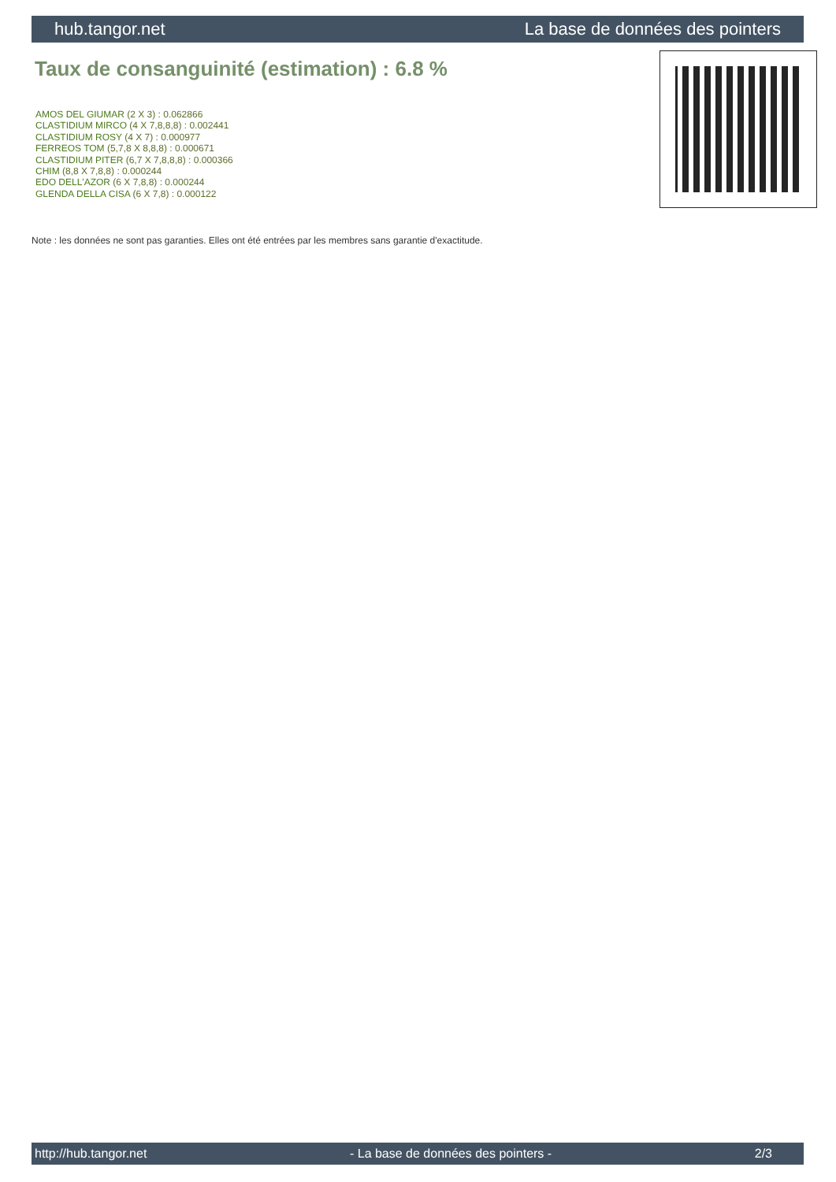hub.tangor.net La base de données des pointers
Taux de consanguinité (estimation) : 6.8 %
AMOS DEL GIUMAR (2 X 3) : 0.062866
CLASTIDIUM MIRCO (4 X 7,8,8,8) : 0.002441
CLASTIDIUM ROSY (4 X 7) : 0.000977
FERREOS TOM (5,7,8 X 8,8,8) : 0.000671
CLASTIDIUM PITER (6,7 X 7,8,8,8) : 0.000366
CHIM (8,8 X 7,8,8) : 0.000244
EDO DELL'AZOR (6 X 7,8,8) : 0.000244
GLENDA DELLA CISA (6 X 7,8) : 0.000122
Note : les données ne sont pas garanties. Elles ont été entrées par les membres sans garantie d'exactitude.
http://hub.tangor.net - La base de données des pointers - 2/3